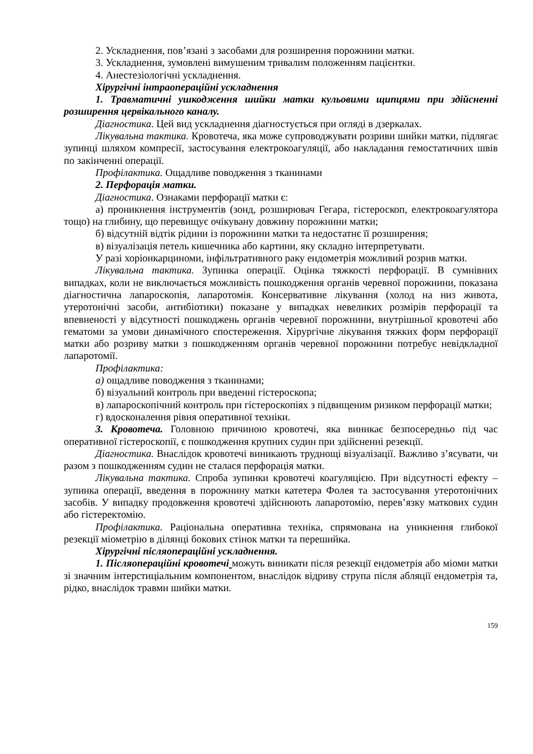2. Ускладнення, пов’язані з засобами для розширення порожнини матки.
3. Ускладнення, зумовлені вимушеним тривалим положенням пацієнтки.
4. Анестезіологічні ускладнення.
Хірургічні інтраопераційні ускладнення
1. Травматичні ушкодження шийки матки кульовими щипцями при здійсненні розширення цервікального каналу.
Діагностика. Цей вид ускладнення діагностується при огляді в дзеркалах.
Лікувальна тактика. Кровотеча, яка може супроводжувати розриви шийки матки, підлягає зупинці шляхом компресії, застосування електрокоагуляції, або накладання гемостатичних швів по закінченні операції.
Профілактика. Ощадливе поводження з тканинами
2. Перфорація матки.
Діагностика. Ознаками перфорації матки є:
а) проникнення інструментів (зонд, розширювач Гегара, гістероскоп, електрокоагулятора тощо) на глибину, що перевищує очікувану довжину порожнини матки;
б) відсутній відтік рідини із порожнини матки та недостатнє її розширення;
в) візуалізація петель кишечника або картини, яку складно інтерпретувати.
У разі хоріонкарциноми, інфільтративного раку ендометрія можливий розрив матки.
Лікувальна тактика. Зупинка операції. Оцінка тяжкості перфорації. В сумнівних випадках, коли не виключається можливість пошкодження органів черевної порожнини, показана діагностична лапароскопія, лапаротомія. Консервативне лікування (холод на низ живота, утеротонічні засоби, антибіотики) показане у випадках невеликих розмірів перфорації та впевненості у відсутності пошкоджень органів черевної порожнини, внутрішньої кровотечі або гематоми за умови динамічного спостереження. Хірургічне лікування тяжких форм перфорації матки або розриву матки з пошкодженням органів черевної порожнини потребує невідкладної лапаротомії.
Профілактика:
а) ощадливе поводження з тканинами;
б) візуальний контроль при введенні гістероскопа;
в) лапароскопічний контроль при гістероскопіях з підвищеним ризиком перфорації матки;
г) вдосконалення рівня оперативної техніки.
3. Кровотеча. Головною причиною кровотечі, яка виникає безпосередньо під час оперативної гістероскопії, є пошкодження крупних судин при здійсненні резекції.
Діагностика. Внаслідок кровотечі виникають труднощі візуалізації. Важливо з’ясувати, чи разом з пошкодженням судин не сталася перфорація матки.
Лікувальна тактика. Спроба зупинки кровотечі коагуляцією. При відсутності ефекту – зупинка операції, введення в порожнину матки катетера Фолея та застосування утеротонічних засобів. У випадку продовження кровотечі здійснюють лапаротомію, перев’язку маткових судин або гістеректомію.
Профілактика. Раціональна оперативна техніка, спрямована на уникнення глибокої резекції міометрію в ділянці бокових стінок матки та перешийка.
Хірургічні післяопераційні ускладнення.
1. Післяопераційні кровотечі можуть виникати після резекції ендометрія або міоми матки зі значним інтерстиціальним компонентом, внаслідок відриву струпа після абляції ендометрія та, рідко, внаслідок травми шийки матки.
159